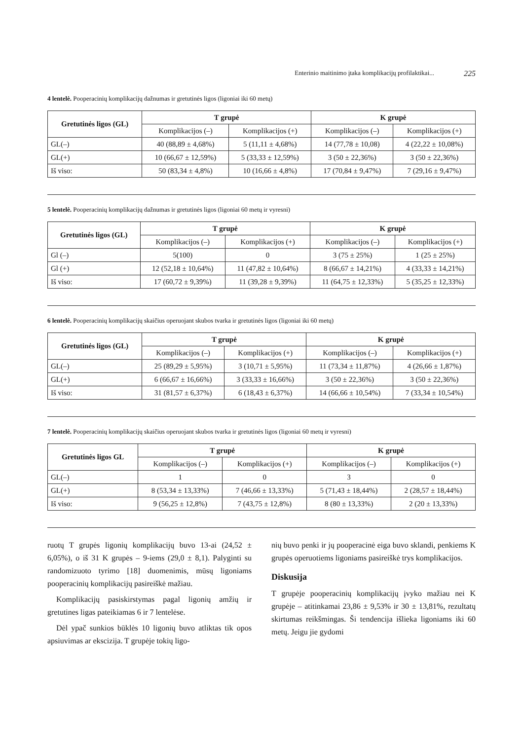Enterinio maitinimo įtaka komplikacijų profilaktikai... 225
4 lentelė. Pooperacinių komplikacijų dažnumas ir gretutinės ligos (ligoniai iki 60 metų)
| Gretutinės ligos (GL) | T grupė | | K grupė | |
| --- | --- | --- | --- | --- |
| | Komplikacijos (–) | Komplikacijos (+) | Komplikacijos (–) | Komplikacijos (+) |
| GL(–) | 40 (88,89 ± 4,68%) | 5 (11,11 ± 4,68%) | 14 (77,78 ± 10,08) | 4 (22,22 ± 10,08%) |
| GL(+) | 10 (66,67 ± 12,59%) | 5 (33,33 ± 12,59%) | 3 (50 ± 22,36%) | 3 (50 ± 22,36%) |
| Iš viso: | 50 (83,34 ± 4,8%) | 10 (16,66 ± 4,8%) | 17 (70,84 ± 9,47%) | 7 (29,16 ± 9,47%) |
5 lentelė. Pooperacinių komplikacijų dažnumas ir gretutinės ligos (ligoniai 60 metų ir vyresni)
| Gretutinės ligos (GL) | T grupė | | K grupė | |
| --- | --- | --- | --- | --- |
| | Komplikacijos (–) | Komplikacijos (+) | Komplikacijos (–) | Komplikacijos (+) |
| Gl (–) | 5(100) | 0 | 3 (75 ± 25%) | 1 (25 ± 25%) |
| Gl (+) | 12 (52,18 ± 10,64%) | 11 (47,82 ± 10,64%) | 8 (66,67 ± 14,21%) | 4 (33,33 ± 14,21%) |
| Iš viso: | 17 (60,72 ± 9,39%) | 11 (39,28 ± 9,39%) | 11 (64,75 ± 12,33%) | 5 (35,25 ± 12,33%) |
6 lentelė. Pooperacinių komplikacijų skaičius operuojant skubos tvarka ir gretutinės ligos (ligoniai iki 60 metų)
| Gretutinės ligos (GL) | T grupė | | K grupė | |
| --- | --- | --- | --- | --- |
| | Komplikacijos (–) | Komplikacijos (+) | Komplikacijos (–) | Komplikacijos (+) |
| GL(–) | 25 (89,29 ± 5,95%) | 3 (10,71 ± 5,95%) | 11 (73,34 ± 11,87%) | 4 (26,66 ± 1,87%) |
| GL(+) | 6 (66,67 ± 16,66%) | 3 (33,33 ± 16,66%) | 3 (50 ± 22,36%) | 3 (50 ± 22,36%) |
| Iš viso: | 31 (81,57 ± 6,37%) | 6 (18,43 ± 6,37%) | 14 (66,66 ± 10,54%) | 7 (33,34 ± 10,54%) |
7 lentelė. Pooperacinių komplikacijų skaičius operuojant skubos tvarka ir gretutinės ligos (ligoniai 60 metų ir vyresni)
| Gretutinės ligos GL | T grupė | | K grupė | |
| --- | --- | --- | --- | --- |
| | Komplikacijos (–) | Komplikacijos (+) | Komplikacijos (–) | Komplikacijos (+) |
| GL(–) | 1 | 0 | 3 | 0 |
| GL(+) | 8 (53,34 ± 13,33%) | 7 (46,66 ± 13,33%) | 5 (71,43 ± 18,44%) | 2 (28,57 ± 18,44%) |
| Iš viso: | 9 (56,25 ± 12,8%) | 7 (43,75 ± 12,8%) | 8 (80 ± 13,33%) | 2 (20 ± 13,33%) |
ruotų T grupės ligonių komplikacijų buvo 13-ai (24,52 ± 6,05%), o iš 31 K grupės – 9-iems (29,0 ± 8,1). Palyginti su randomizuoto tyrimo [18] duomenimis, mūsų ligoniams pooperacinių komplikacijų pasireiškė mažiau.
Komplikacijų pasiskirstymas pagal ligonių amžių ir gretutines ligas pateikiamas 6 ir 7 lentelėse.
Dėl ypač sunkios būklės 10 ligonių buvo atliktas tik opos apsiuvimas ar ekscizija. T grupėje tokių ligo-
nių buvo penki ir jų pooperacinė eiga buvo sklandi, penkiems K grupės operuotiems ligoniams pasireiškė trys komplikacijos.
Diskusija
T grupėje pooperacinių komplikacijų įvyko mažiau nei K grupėje – atitinkamai 23,86 ± 9,53% ir 30 ± 13,81%, rezultatų skirtumas reikšmingas. Ši tendencija išlieka ligoniams iki 60 metų. Jeigu jie gydomi